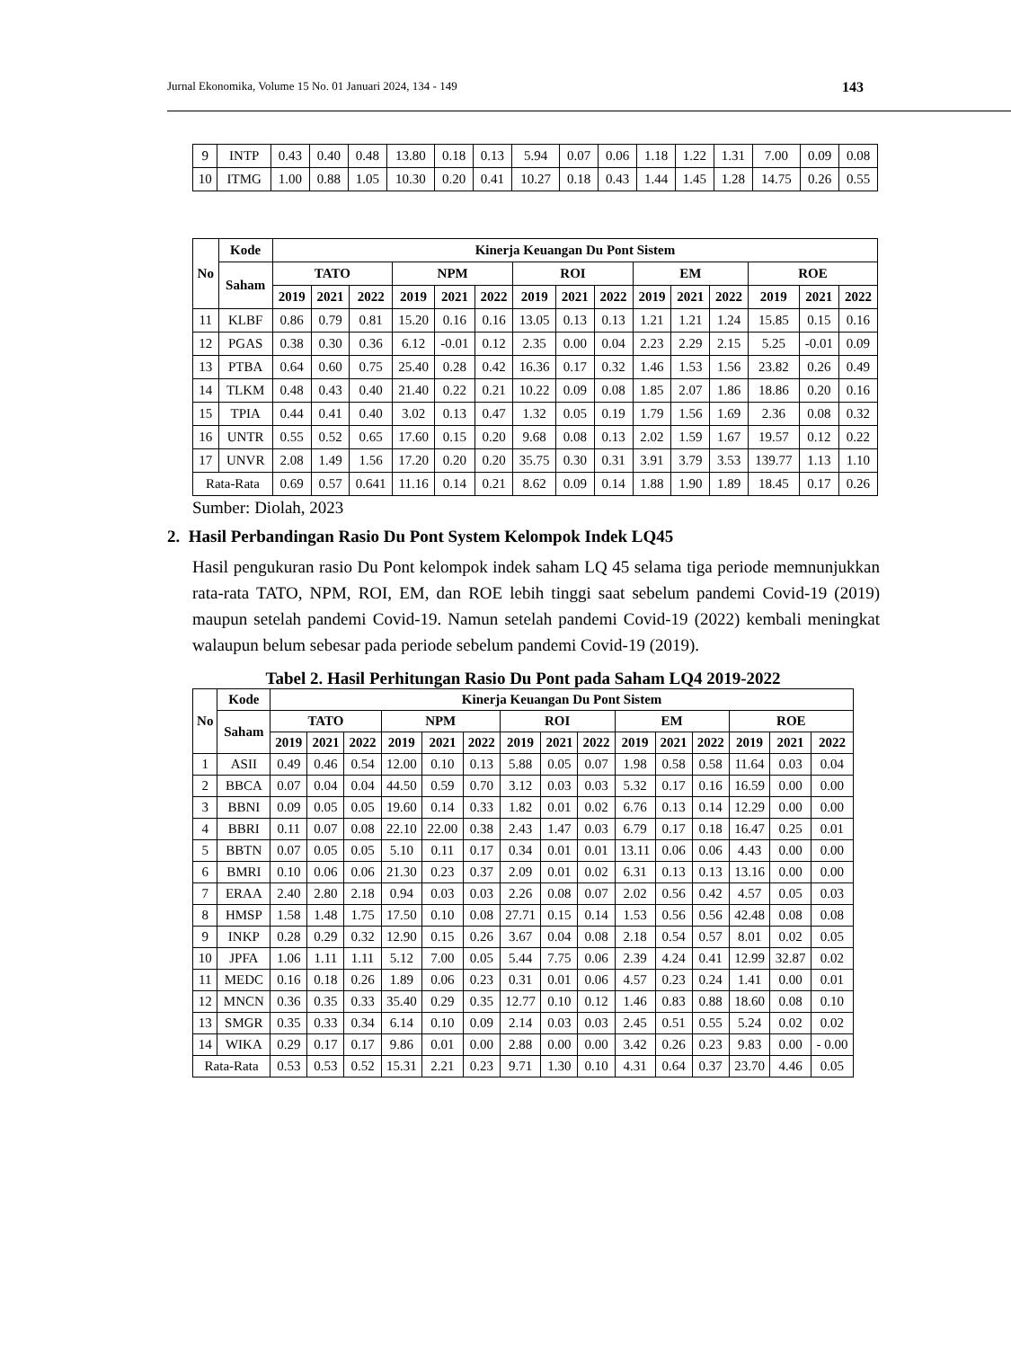Jurnal Ekonomika, Volume 15 No. 01 Januari 2024, 134 - 149 143
| 9 | INTP | 0.43 | 0.40 | 0.48 | 13.80 | 0.18 | 0.13 | 5.94 | 0.07 | 0.06 | 1.18 | 1.22 | 1.31 | 7.00 | 0.09 | 0.08 |
| 10 | ITMG | 1.00 | 0.88 | 1.05 | 10.30 | 0.20 | 0.41 | 10.27 | 0.18 | 0.43 | 1.44 | 1.45 | 1.28 | 14.75 | 0.26 | 0.55 |
| No | Kode | Kinerja Keuangan Du Pont Sistem | | | | | | | | | | | | | | |
| --- | --- | --- | --- | --- | --- | --- | --- | --- | --- | --- | --- | --- | --- | --- | --- | --- |
| | Saham | TATO | | | NPM | | | ROI | | | EM | | | ROE | | |
| | | 2019 | 2021 | 2022 | 2019 | 2021 | 2022 | 2019 | 2021 | 2022 | 2019 | 2021 | 2022 | 2019 | 2021 | 2022 |
| 11 | KLBF | 0.86 | 0.79 | 0.81 | 15.20 | 0.16 | 0.16 | 13.05 | 0.13 | 0.13 | 1.21 | 1.21 | 1.24 | 15.85 | 0.15 | 0.16 |
| 12 | PGAS | 0.38 | 0.30 | 0.36 | 6.12 | -0.01 | 0.12 | 2.35 | 0.00 | 0.04 | 2.23 | 2.29 | 2.15 | 5.25 | -0.01 | 0.09 |
| 13 | PTBA | 0.64 | 0.60 | 0.75 | 25.40 | 0.28 | 0.42 | 16.36 | 0.17 | 0.32 | 1.46 | 1.53 | 1.56 | 23.82 | 0.26 | 0.49 |
| 14 | TLKM | 0.48 | 0.43 | 0.40 | 21.40 | 0.22 | 0.21 | 10.22 | 0.09 | 0.08 | 1.85 | 2.07 | 1.86 | 18.86 | 0.20 | 0.16 |
| 15 | TPIA | 0.44 | 0.41 | 0.40 | 3.02 | 0.13 | 0.47 | 1.32 | 0.05 | 0.19 | 1.79 | 1.56 | 1.69 | 2.36 | 0.08 | 0.32 |
| 16 | UNTR | 0.55 | 0.52 | 0.65 | 17.60 | 0.15 | 0.20 | 9.68 | 0.08 | 0.13 | 2.02 | 1.59 | 1.67 | 19.57 | 0.12 | 0.22 |
| 17 | UNVR | 2.08 | 1.49 | 1.56 | 17.20 | 0.20 | 0.20 | 35.75 | 0.30 | 0.31 | 3.91 | 3.79 | 3.53 | 139.77 | 1.13 | 1.10 |
| Rata-Rata | | 0.69 | 0.57 | 0.641 | 11.16 | 0.14 | 0.21 | 8.62 | 0.09 | 0.14 | 1.88 | 1.90 | 1.89 | 18.45 | 0.17 | 0.26 |
Sumber: Diolah, 2023
2. Hasil Perbandingan Rasio Du Pont System Kelompok Indek LQ45
Hasil pengukuran rasio Du Pont kelompok indek saham LQ 45 selama tiga periode memnunjukkan rata-rata TATO, NPM, ROI, EM, dan ROE lebih tinggi saat sebelum pandemi Covid-19 (2019) maupun setelah pandemi Covid-19. Namun setelah pandemi Covid-19 (2022) kembali meningkat walaupun belum sebesar pada periode sebelum pandemi Covid-19 (2019).
Tabel 2. Hasil Perhitungan Rasio Du Pont pada Saham LQ4 2019-2022
| No | Kode | Kinerja Keuangan Du Pont Sistem | | | | | | | | | | | | | | |
| --- | --- | --- | --- | --- | --- | --- | --- | --- | --- | --- | --- | --- | --- | --- | --- | --- |
| | Saham | TATO | | | NPM | | | ROI | | | EM | | | ROE | | |
| | | 2019 | 2021 | 2022 | 2019 | 2021 | 2022 | 2019 | 2021 | 2022 | 2019 | 2021 | 2022 | 2019 | 2021 | 2022 |
| 1 | ASII | 0.49 | 0.46 | 0.54 | 12.00 | 0.10 | 0.13 | 5.88 | 0.05 | 0.07 | 1.98 | 0.58 | 0.58 | 11.64 | 0.03 | 0.04 |
| 2 | BBCA | 0.07 | 0.04 | 0.04 | 44.50 | 0.59 | 0.70 | 3.12 | 0.03 | 0.03 | 5.32 | 0.17 | 0.16 | 16.59 | 0.00 | 0.00 |
| 3 | BBNI | 0.09 | 0.05 | 0.05 | 19.60 | 0.14 | 0.33 | 1.82 | 0.01 | 0.02 | 6.76 | 0.13 | 0.14 | 12.29 | 0.00 | 0.00 |
| 4 | BBRI | 0.11 | 0.07 | 0.08 | 22.10 | 22.00 | 0.38 | 2.43 | 1.47 | 0.03 | 6.79 | 0.17 | 0.18 | 16.47 | 0.25 | 0.01 |
| 5 | BBTN | 0.07 | 0.05 | 0.05 | 5.10 | 0.11 | 0.17 | 0.34 | 0.01 | 0.01 | 13.11 | 0.06 | 0.06 | 4.43 | 0.00 | 0.00 |
| 6 | BMRI | 0.10 | 0.06 | 0.06 | 21.30 | 0.23 | 0.37 | 2.09 | 0.01 | 0.02 | 6.31 | 0.13 | 0.13 | 13.16 | 0.00 | 0.00 |
| 7 | ERAA | 2.40 | 2.80 | 2.18 | 0.94 | 0.03 | 0.03 | 2.26 | 0.08 | 0.07 | 2.02 | 0.56 | 0.42 | 4.57 | 0.05 | 0.03 |
| 8 | HMSP | 1.58 | 1.48 | 1.75 | 17.50 | 0.10 | 0.08 | 27.71 | 0.15 | 0.14 | 1.53 | 0.56 | 0.56 | 42.48 | 0.08 | 0.08 |
| 9 | INKP | 0.28 | 0.29 | 0.32 | 12.90 | 0.15 | 0.26 | 3.67 | 0.04 | 0.08 | 2.18 | 0.54 | 0.57 | 8.01 | 0.02 | 0.05 |
| 10 | JPFA | 1.06 | 1.11 | 1.11 | 5.12 | 7.00 | 0.05 | 5.44 | 7.75 | 0.06 | 2.39 | 4.24 | 0.41 | 12.99 | 32.87 | 0.02 |
| 11 | MEDC | 0.16 | 0.18 | 0.26 | 1.89 | 0.06 | 0.23 | 0.31 | 0.01 | 0.06 | 4.57 | 0.23 | 0.24 | 1.41 | 0.00 | 0.01 |
| 12 | MNCN | 0.36 | 0.35 | 0.33 | 35.40 | 0.29 | 0.35 | 12.77 | 0.10 | 0.12 | 1.46 | 0.83 | 0.88 | 18.60 | 0.08 | 0.10 |
| 13 | SMGR | 0.35 | 0.33 | 0.34 | 6.14 | 0.10 | 0.09 | 2.14 | 0.03 | 0.03 | 2.45 | 0.51 | 0.55 | 5.24 | 0.02 | 0.02 |
| 14 | WIKA | 0.29 | 0.17 | 0.17 | 9.86 | 0.01 | 0.00 | 2.88 | 0.00 | 0.00 | 3.42 | 0.26 | 0.23 | 9.83 | 0.00 | - 0.00 |
| Rata-Rata | | 0.53 | 0.53 | 0.52 | 15.31 | 2.21 | 0.23 | 9.71 | 1.30 | 0.10 | 4.31 | 0.64 | 0.37 | 23.70 | 4.46 | 0.05 |